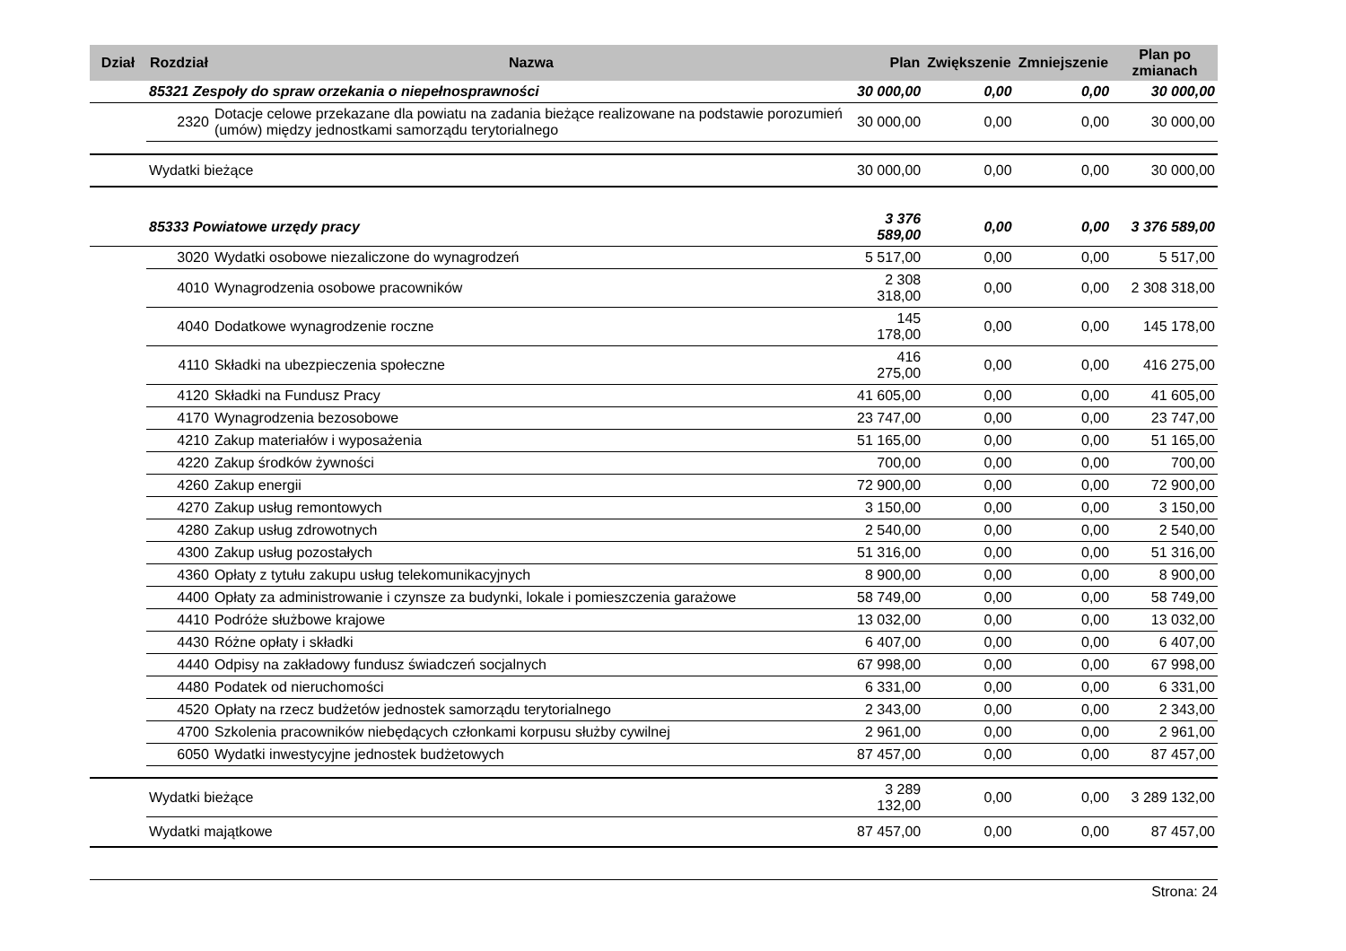| Dział | Rozdział | Nazwa | Plan | Zwiększenie | Zmniejszenie | Plan po zmianach |
| --- | --- | --- | --- | --- | --- | --- |
| | 85321 Zespoły do spraw orzekania o niepełnosprawności | | 30 000,00 | 0,00 | 0,00 | 30 000,00 |
| | 2320 | Dotacje celowe przekazane dla powiatu na zadania bieżące realizowane na podstawie porozumień (umów) między jednostkami samorządu terytorialnego | 30 000,00 | 0,00 | 0,00 | 30 000,00 |
| | Wydatki bieżące | | 30 000,00 | 0,00 | 0,00 | 30 000,00 |
| | 85333 Powiatowe urzędy pracy | | 3 376 589,00 | 0,00 | 0,00 | 3 376 589,00 |
| | 3020 | Wydatki osobowe niezaliczone do wynagrodzeń | 5 517,00 | 0,00 | 0,00 | 5 517,00 |
| | 4010 | Wynagrodzenia osobowe pracowników | 2 308 318,00 | 0,00 | 0,00 | 2 308 318,00 |
| | 4040 | Dodatkowe wynagrodzenie roczne | 145 178,00 | 0,00 | 0,00 | 145 178,00 |
| | 4110 | Składki na ubezpieczenia społeczne | 416 275,00 | 0,00 | 0,00 | 416 275,00 |
| | 4120 | Składki na Fundusz Pracy | 41 605,00 | 0,00 | 0,00 | 41 605,00 |
| | 4170 | Wynagrodzenia bezosobowe | 23 747,00 | 0,00 | 0,00 | 23 747,00 |
| | 4210 | Zakup materiałów i wyposażenia | 51 165,00 | 0,00 | 0,00 | 51 165,00 |
| | 4220 | Zakup środków żywności | 700,00 | 0,00 | 0,00 | 700,00 |
| | 4260 | Zakup energii | 72 900,00 | 0,00 | 0,00 | 72 900,00 |
| | 4270 | Zakup usług remontowych | 3 150,00 | 0,00 | 0,00 | 3 150,00 |
| | 4280 | Zakup usług zdrowotnych | 2 540,00 | 0,00 | 0,00 | 2 540,00 |
| | 4300 | Zakup usług pozostałych | 51 316,00 | 0,00 | 0,00 | 51 316,00 |
| | 4360 | Opłaty z tytułu zakupu usług telekomunikacyjnych | 8 900,00 | 0,00 | 0,00 | 8 900,00 |
| | 4400 | Opłaty za administrowanie i czynsze za budynki, lokale i pomieszczenia garażowe | 58 749,00 | 0,00 | 0,00 | 58 749,00 |
| | 4410 | Podróże służbowe krajowe | 13 032,00 | 0,00 | 0,00 | 13 032,00 |
| | 4430 | Różne opłaty i składki | 6 407,00 | 0,00 | 0,00 | 6 407,00 |
| | 4440 | Odpisy na zakładowy fundusz świadczeń socjalnych | 67 998,00 | 0,00 | 0,00 | 67 998,00 |
| | 4480 | Podatek od nieruchomości | 6 331,00 | 0,00 | 0,00 | 6 331,00 |
| | 4520 | Opłaty na rzecz budżetów jednostek samorządu terytorialnego | 2 343,00 | 0,00 | 0,00 | 2 343,00 |
| | 4700 | Szkolenia pracowników niebędących członkami korpusu służby cywilnej | 2 961,00 | 0,00 | 0,00 | 2 961,00 |
| | 6050 | Wydatki inwestycyjne jednostek budżetowych | 87 457,00 | 0,00 | 0,00 | 87 457,00 |
| | Wydatki bieżące | | 3 289 132,00 | 0,00 | 0,00 | 3 289 132,00 |
| | Wydatki majątkowe | | 87 457,00 | 0,00 | 0,00 | 87 457,00 |
Strona: 24